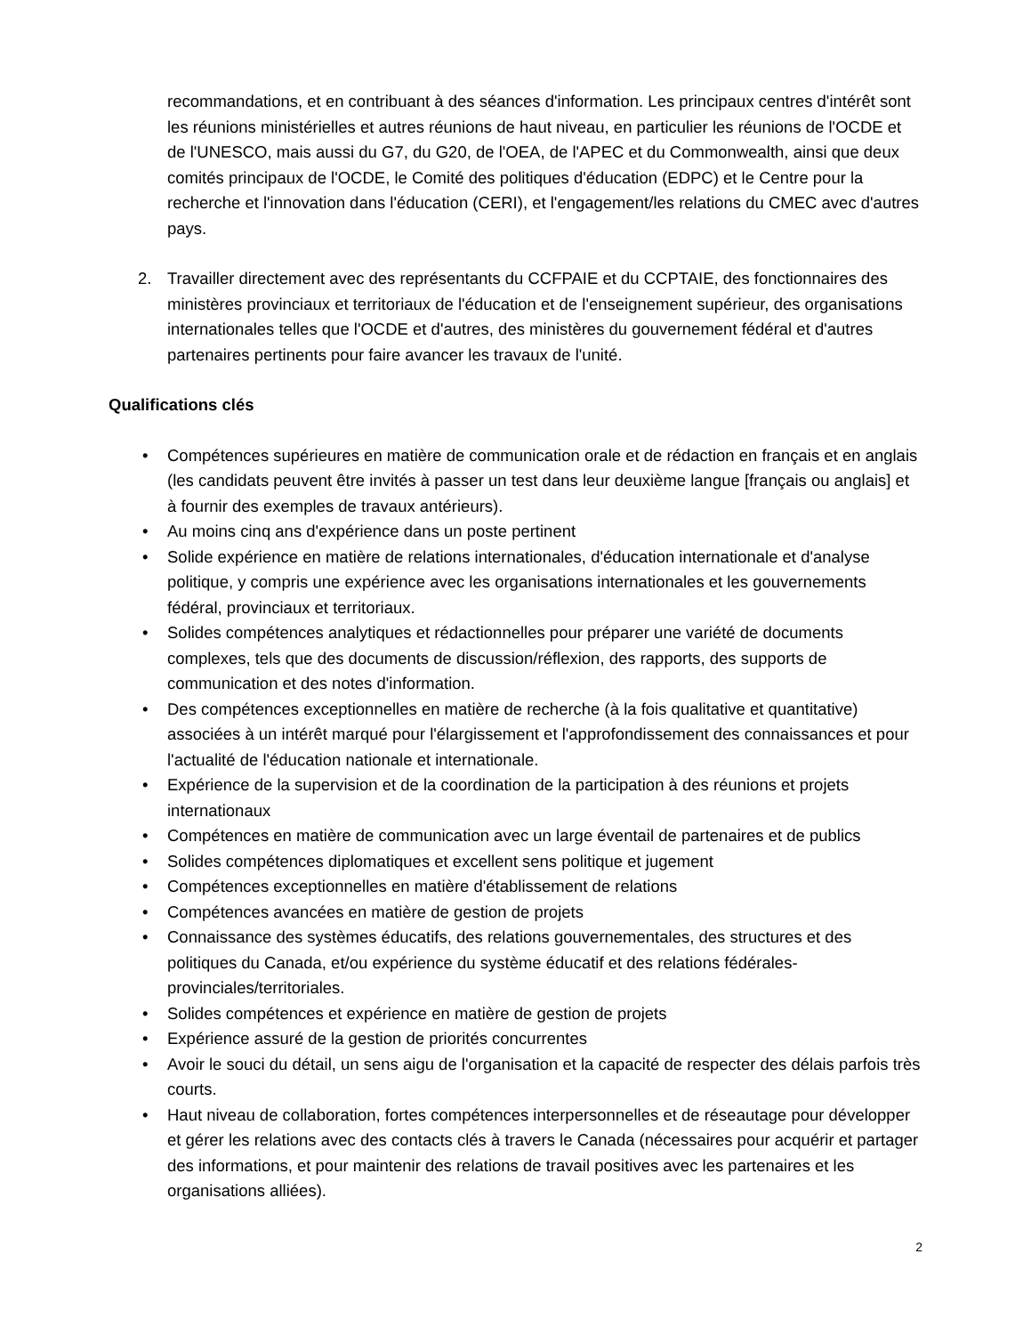recommandations, et en contribuant à des séances d'information. Les principaux centres d'intérêt sont les réunions ministérielles et autres réunions de haut niveau, en particulier les réunions de l'OCDE et de l'UNESCO, mais aussi du G7, du G20, de l'OEA, de l'APEC et du Commonwealth, ainsi que deux comités principaux de l'OCDE, le Comité des politiques d'éducation (EDPC) et le Centre pour la recherche et l'innovation dans l'éducation (CERI), et l'engagement/les relations du CMEC avec d'autres pays.
2. Travailler directement avec des représentants du CCFPAIE et du CCPTAIE, des fonctionnaires des ministères provinciaux et territoriaux de l'éducation et de l'enseignement supérieur, des organisations internationales telles que l'OCDE et d'autres, des ministères du gouvernement fédéral et d'autres partenaires pertinents pour faire avancer les travaux de l'unité.
Qualifications clés
• Compétences supérieures en matière de communication orale et de rédaction en français et en anglais (les candidats peuvent être invités à passer un test dans leur deuxième langue [français ou anglais] et à fournir des exemples de travaux antérieurs).
• Au moins cinq ans d'expérience dans un poste pertinent
• Solide expérience en matière de relations internationales, d'éducation internationale et d'analyse politique, y compris une expérience avec les organisations internationales et les gouvernements fédéral, provinciaux et territoriaux.
• Solides compétences analytiques et rédactionnelles pour préparer une variété de documents complexes, tels que des documents de discussion/réflexion, des rapports, des supports de communication et des notes d'information.
• Des compétences exceptionnelles en matière de recherche (à la fois qualitative et quantitative) associées à un intérêt marqué pour l'élargissement et l'approfondissement des connaissances et pour l'actualité de l'éducation nationale et internationale.
• Expérience de la supervision et de la coordination de la participation à des réunions et projets internationaux
• Compétences en matière de communication avec un large éventail de partenaires et de publics
• Solides compétences diplomatiques et excellent sens politique et jugement
• Compétences exceptionnelles en matière d'établissement de relations
• Compétences avancées en matière de gestion de projets
• Connaissance des systèmes éducatifs, des relations gouvernementales, des structures et des politiques du Canada, et/ou expérience du système éducatif et des relations fédérales-provinciales/territoriales.
• Solides compétences et expérience en matière de gestion de projets
• Expérience assuré de la gestion de priorités concurrentes
• Avoir le souci du détail, un sens aigu de l'organisation et la capacité de respecter des délais parfois très courts.
• Haut niveau de collaboration, fortes compétences interpersonnelles et de réseautage pour développer et gérer les relations avec des contacts clés à travers le Canada (nécessaires pour acquérir et partager des informations, et pour maintenir des relations de travail positives avec les partenaires et les organisations alliées).
2